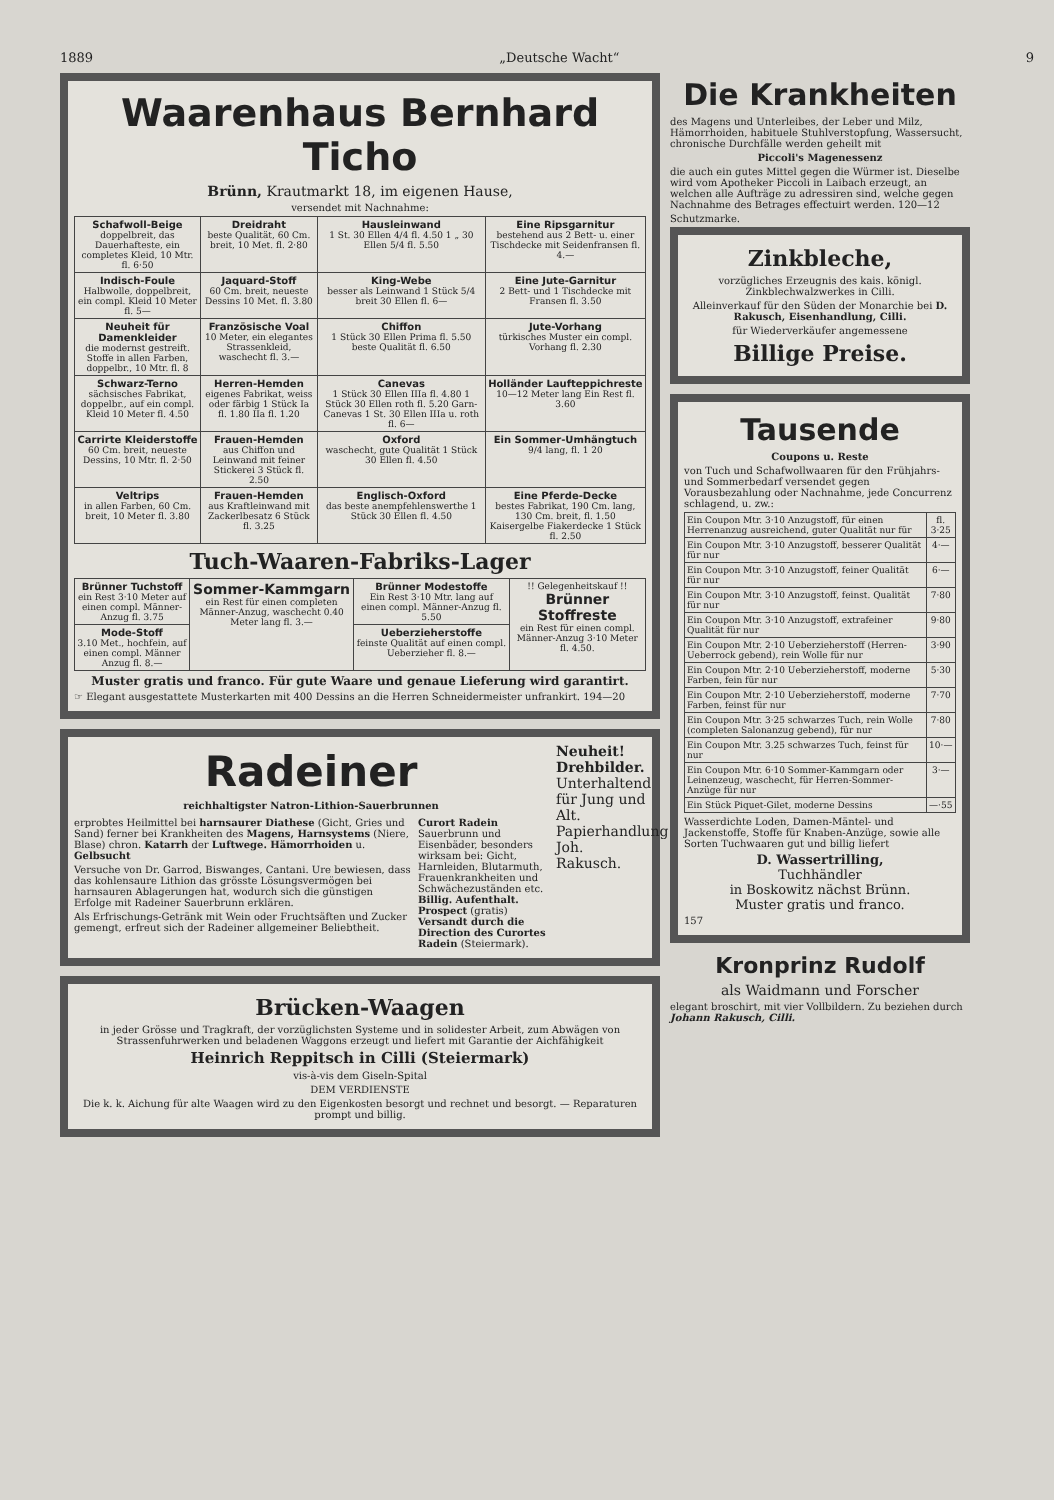1889 „Deutsche Wacht“9
Waarenhaus Bernhard Ticho
Brünn, Krautmarkt 18, im eigenen Hause,
versendet mit Nachnahme:
| Schafwoll-Beige doppelbreit, das Dauerhafteste, ein completes Kleid, 10 Mtr. fl. 6·50 | Dreidraht beste Qualität, 60 Cm. breit, 10 Met. fl. 2·80 | Hausleinwand 1 St. 30 Ellen 4/4 fl. 4.50 1 „ 30 Ellen 5/4 fl. 5.50 | Eine Ripsgarnitur bestehend aus 2 Bett- u. einer Tischdecke mit Seidenfransen fl. 4.— |
| Indisch-Foule Halbwolle, doppelbreit, ein compl. Kleid 10 Meter fl. 5— | Jaquard-Stoff 60 Cm. breit, neueste Dessins 10 Met. fl. 3.80 | King-Webe besser als Leinwand 1 Stück 5/4 breit 30 Ellen fl. 6— | Eine Jute-Garnitur 2 Bett- und 1 Tischdecke mit Fransen fl. 3.50 |
| Neuheit für Damenkleider die modernst gestreift. Stoffe in allen Farben, doppelbr., 10 Mtr. fl. 8 | Französische Voal 10 Meter, ein elegantes Strassenkleid, waschecht fl. 3.— | Chiffon 1 Stück 30 Ellen Prima fl. 5.50 beste Qualität fl. 6.50 | Jute-Vorhang türkisches Muster ein compl. Vorhang fl. 2.30 |
| Schwarz-Terno sächsisches Fabrikat, doppelbr., auf ein compl. Kleid 10 Meter fl. 4.50 | Herren-Hemden eigenes Fabrikat, weiss oder färbig 1 Stück Ia fl. 1.80 IIa fl. 1.20 | Canevas 1 Stück 30 Ellen IIIa fl. 4.80 1 Stück 30 Ellen roth fl. 5.20 Garn-Canevas 1 St. 30 Ellen IIIa u. roth fl. 6— | Holländer Laufteppichreste 10—12 Meter lang Ein Rest fl. 3.60 |
| Carrirte Kleiderstoffe 60 Cm. breit, neueste Dessins, 10 Mtr. fl. 2·50 | Frauen-Hemden aus Chiffon und Leinwand mit feiner Stickerei 3 Stück fl. 2.50 | Oxford waschecht, gute Qualität 1 Stück 30 Ellen fl. 4.50 | Ein Sommer-Umhängtuch 9/4 lang, fl. 1 20 |
| Veltrips in allen Farben, 60 Cm. breit, 10 Meter fl. 3.80 | Frauen-Hemden aus Kraftleinwand mit Zackerlbesatz 6 Stück fl. 3.25 | Englisch-Oxford das beste anempfehlenswerthe 1 Stück 30 Ellen fl. 4.50 | Eine Pferde-Decke bestes Fabrikat, 190 Cm. lang, 130 Cm. breit, fl. 1.50 Kaisergelbe Fiakerdecke 1 Stück fl. 2.50 |
Tuch-Waaren-Fabriks-Lager
| Brünner Tuchstoff ein Rest 3·10 Meter auf einen compl. Männer-Anzug fl. 3.75 | Sommer-Kammgarn ein Rest für einen completen Männer-Anzug, waschecht 0.40 Meter lang fl. 3.— | Brünner Modestoffe Ein Rest 3·10 Mtr. lang auf einen compl. Männer-Anzug fl. 5.50 | !! Gelegenheitskauf !! Brünner Stoffreste ein Rest für einen compl. Männer-Anzug 3·10 Meter fl. 4.50. |
| Mode-Stoff 3.10 Met., hochfein, auf einen compl. Männer Anzug fl. 8.— | | Ueberzieherstoffe feinste Qualität auf einen compl. Ueberzieher fl. 8.— | |
Muster gratis und franco. Für gute Waare und genaue Lieferung wird garantirt.
☞ Elegant ausgestattete Musterkarten mit 400 Dessins an die Herren Schneidermeister unfrankirt. 194—20
Radeiner
reichhaltigster Natron-Lithion-Sauerbrunnen
erprobtes Heilmittel bei harnsaurer Diathese (Gicht, Gries und Sand) ferner bei Krankheiten des Magens, Harnsystems (Niere, Blase) chron. Katarrh der Luftwege. Hämorrhoiden u. Gelbsucht
Versuche von Dr. Garrod, Biswanges, Cantani. Ure bewiesen, dass das kohlensaure Lithion das grösste Lösungsvermögen bei harnsauren Ablagerungen hat, wodurch sich die günstigen Erfolge mit Radeiner Sauerbrunn erklären.
Als Erfrischungs-Getränk mit Wein oder Fruchtsäften und Zucker gemengt, erfreut sich der Radeiner allgemeiner Beliebtheit.
Curort Radein
Sauerbrunn und Eisenbäder, besonders wirksam bei: Gicht, Harnleiden, Blutarmuth, Frauenkrankheiten und Schwächezuständen etc.
Billig. Aufenthalt. Prospect (gratis) Versandt durch die Direction des Curortes Radein (Steiermark).
Neuheit! Drehbilder. Unterhaltend für Jung und Alt. Papierhandlung Joh. Rakusch.
Brücken-Waagen
in jeder Grösse und Tragkraft, der vorzüglichsten Systeme und in solidester Arbeit, zum Abwägen von Strassenfuhrwerken und beladenen Waggons erzeugt und liefert mit Garantie der Aichfähigkeit
Heinrich Reppitsch in Cilli (Steiermark)
vis-à-vis dem Giseln-Spital
DEM VERDIENSTE
Die k. k. Aichung für alte Waagen wird zu den Eigenkosten besorgt und rechnet und besorgt. — Reparaturen prompt und billig.
Die Krankheiten
des Magens und Unterleibes, der Leber und Milz, Hämorrhoiden, habituele Stuhlverstopfung, Wassersucht, chronische Durchfälle werden geheilt mit
Piccoli's Magenessenz
die auch ein gutes Mittel gegen die Würmer ist. Dieselbe wird vom Apotheker Piccoli in Laibach erzeugt, an welchen alle Aufträge zu adressiren sind, welche gegen Nachnahme des Betrages effectuirt werden. 120—12
Schutzmarke.
Zinkbleche,
vorzügliches Erzeugnis des kais. königl. Zinkblechwalzwerkes in Cilli.
Alleinverkauf für den Süden der Monarchie bei D. Rakusch, Eisenhandlung, Cilli.
für Wiederverkäufer angemessene
Billige Preise.
Tausende
Coupons u. Reste
von Tuch und Schafwollwaaren für den Frühjahrs- und Sommerbedarf versendet gegen Vorausbezahlung oder Nachnahme, jede Concurrenz schlagend, u. zw.:
| Ein Coupon Mtr. 3·10 Anzugstoff, für einen Herrenanzug ausreichend, guter Qualität nur für | fl. 3·25 |
| Ein Coupon Mtr. 3·10 Anzugstoff, besserer Qualität für nur | 4·— |
| Ein Coupon Mtr. 3·10 Anzugstoff, feiner Qualität für nur | 6·— |
| Ein Coupon Mtr. 3·10 Anzugstoff, feinst. Qualität für nur | 7·80 |
| Ein Coupon Mtr. 3·10 Anzugstoff, extrafeiner Qualität für nur | 9·80 |
| Ein Coupon Mtr. 2·10 Ueberzieherstoff (Herren-Ueberrock gebend), rein Wolle für nur | 3·90 |
| Ein Coupon Mtr. 2·10 Ueberzieherstoff, moderne Farben, fein für nur | 5·30 |
| Ein Coupon Mtr. 2·10 Ueberzieherstoff, moderne Farben, feinst für nur | 7·70 |
| Ein Coupon Mtr. 3·25 schwarzes Tuch, rein Wolle (completen Salonanzug gebend), für nur | 7·80 |
| Ein Coupon Mtr. 3.25 schwarzes Tuch, feinst für nur | 10·— |
| Ein Coupon Mtr. 6·10 Sommer-Kammgarn oder Leinenzeug, waschecht, für Herren-Sommer-Anzüge für nur | 3·— |
| Ein Stück Piquet-Gilet, moderne Dessins | —·55 |
Wasserdichte Loden, Damen-Mäntel- und Jackenstoffe, Stoffe für Knaben-Anzüge, sowie alle Sorten Tuchwaaren gut und billig liefert
D. Wassertrilling,
Tuchhändler
in Boskowitz nächst Brünn.
Muster gratis und franco.
157
Kronprinz Rudolf
als Waidmann und Forscher
elegant broschirt, mit vier Vollbildern. Zu beziehen durch Johann Rakusch, Cilli.